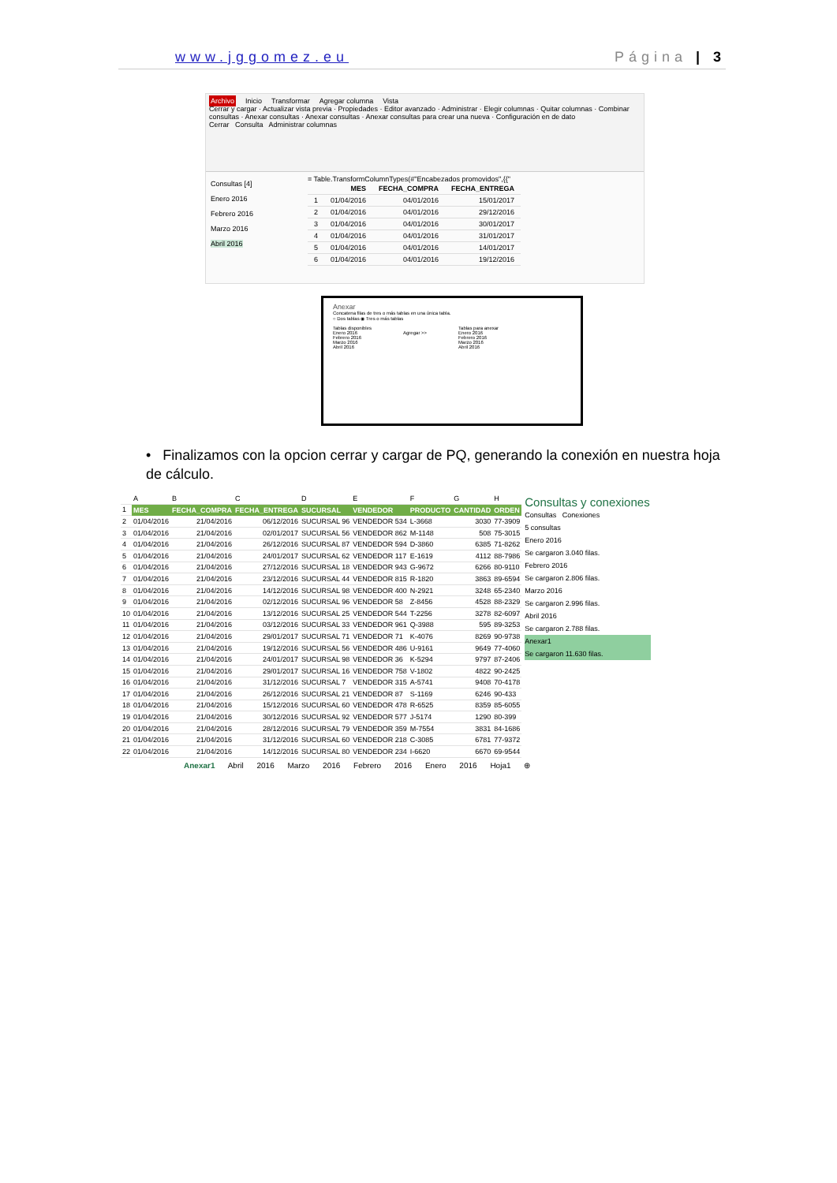www.jggomez.eu Página | 3
Archivo Inicio Transformar Agregar columna Vista
Cerrar y cargar · Actualizar vista previa · Propiedades · Editor avanzado · Administrar · Elegir columnas · Quitar columnas · Combinar consultas · Anexar consultas · Anexar consultas · Anexar consultas para crear una nueva · Configuración en de dato
Cerrar Consulta Administrar columnas
Consultas [4]
Enero 2016
Febrero 2016
Marzo 2016
Abril 2016
= Table.TransformColumnTypes(#"Encabezados promovidos",{{"
| | MES | FECHA_COMPRA | FECHA_ENTREGA |
| --- | --- | --- | --- |
| 1 | 01/04/2016 | 04/01/2016 | 15/01/2017 |
| 2 | 01/04/2016 | 04/01/2016 | 29/12/2016 |
| 3 | 01/04/2016 | 04/01/2016 | 30/01/2017 |
| 4 | 01/04/2016 | 04/01/2016 | 31/01/2017 |
| 5 | 01/04/2016 | 04/01/2016 | 14/01/2017 |
| 6 | 01/04/2016 | 04/01/2016 | 19/12/2016 |
Anexar
Concatena filas de tres o más tablas en una única tabla.
○ Dos tablas ◉ Tres o más tablas
Tablas disponibles
Enero 2016
Febrero 2016
Marzo 2016
Abril 2016
Agregar >> Tablas para anexar
Enero 2016
Febrero 2016
Marzo 2016
Abril 2016
• Finalizamos con la opcion cerrar y cargar de PQ, generando la conexión en nuestra hoja de cálculo.
| | A | B | C | D | E | F | G | H |
| 1 | MES | FECHA_COMPRA | FECHA_ENTREGA | SUCURSAL | VENDEDOR | PRODUCTO | CANTIDAD | ORDEN |
| 2 | 01/04/2016 | 21/04/2016 | 06/12/2016 | SUCURSAL 96 | VENDEDOR 534 | L-3668 | 3030 | 77-3909 |
| 3 | 01/04/2016 | 21/04/2016 | 02/01/2017 | SUCURSAL 56 | VENDEDOR 862 | M-1148 | 508 | 75-3015 |
| 4 | 01/04/2016 | 21/04/2016 | 26/12/2016 | SUCURSAL 87 | VENDEDOR 594 | D-3860 | 6385 | 71-8262 |
| 5 | 01/04/2016 | 21/04/2016 | 24/01/2017 | SUCURSAL 62 | VENDEDOR 117 | E-1619 | 4112 | 88-7986 |
| 6 | 01/04/2016 | 21/04/2016 | 27/12/2016 | SUCURSAL 18 | VENDEDOR 943 | G-9672 | 6266 | 80-9110 |
| 7 | 01/04/2016 | 21/04/2016 | 23/12/2016 | SUCURSAL 44 | VENDEDOR 815 | R-1820 | 3863 | 89-6594 |
| 8 | 01/04/2016 | 21/04/2016 | 14/12/2016 | SUCURSAL 98 | VENDEDOR 400 | N-2921 | 3248 | 65-2340 |
| 9 | 01/04/2016 | 21/04/2016 | 02/12/2016 | SUCURSAL 96 | VENDEDOR 58 | Z-8456 | 4528 | 88-2329 |
| 10 | 01/04/2016 | 21/04/2016 | 13/12/2016 | SUCURSAL 25 | VENDEDOR 544 | T-2256 | 3278 | 82-6097 |
| 11 | 01/04/2016 | 21/04/2016 | 03/12/2016 | SUCURSAL 33 | VENDEDOR 961 | Q-3988 | 595 | 89-3253 |
| 12 | 01/04/2016 | 21/04/2016 | 29/01/2017 | SUCURSAL 71 | VENDEDOR 71 | K-4076 | 8269 | 90-9738 |
| 13 | 01/04/2016 | 21/04/2016 | 19/12/2016 | SUCURSAL 56 | VENDEDOR 486 | U-9161 | 9649 | 77-4060 |
| 14 | 01/04/2016 | 21/04/2016 | 24/01/2017 | SUCURSAL 98 | VENDEDOR 36 | K-5294 | 9797 | 87-2406 |
| 15 | 01/04/2016 | 21/04/2016 | 29/01/2017 | SUCURSAL 16 | VENDEDOR 758 | V-1802 | 4822 | 90-2425 |
| 16 | 01/04/2016 | 21/04/2016 | 31/12/2016 | SUCURSAL 7 | VENDEDOR 315 | A-5741 | 9408 | 70-4178 |
| 17 | 01/04/2016 | 21/04/2016 | 26/12/2016 | SUCURSAL 21 | VENDEDOR 87 | S-1169 | 6246 | 90-433 |
| 18 | 01/04/2016 | 21/04/2016 | 15/12/2016 | SUCURSAL 60 | VENDEDOR 478 | R-6525 | 8359 | 85-6055 |
| 19 | 01/04/2016 | 21/04/2016 | 30/12/2016 | SUCURSAL 92 | VENDEDOR 577 | J-5174 | 1290 | 80-399 |
| 20 | 01/04/2016 | 21/04/2016 | 28/12/2016 | SUCURSAL 79 | VENDEDOR 359 | M-7554 | 3831 | 84-1686 |
| 21 | 01/04/2016 | 21/04/2016 | 31/12/2016 | SUCURSAL 60 | VENDEDOR 218 | C-3085 | 6781 | 77-9372 |
| 22 | 01/04/2016 | 21/04/2016 | 14/12/2016 | SUCURSAL 80 | VENDEDOR 234 | I-6620 | 6670 | 69-9544 |
Consultas y conexiones
Consultas Conexiones
5 consultas
Enero 2016
Se cargaron 3.040 filas.
Febrero 2016
Se cargaron 2.806 filas.
Marzo 2016
Se cargaron 2.996 filas.
Abril 2016
Se cargaron 2.788 filas.
Anexar1
Se cargaron 11.630 filas.
Anexar1 Abril 2016 Marzo 2016 Febrero 2016 Enero 2016 Hoja1 ⊕